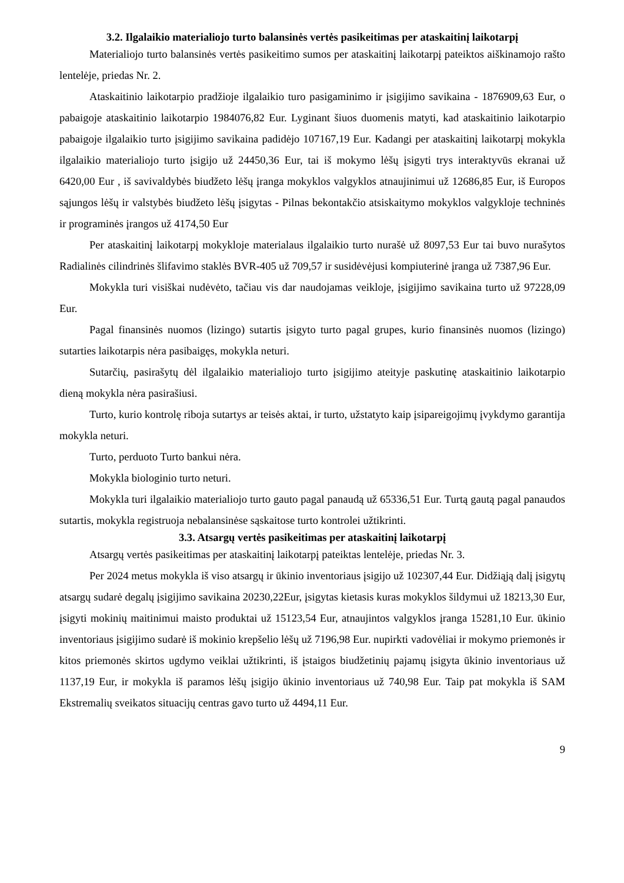3.2. Ilgalaikio materialiojo turto balansinės vertės pasikeitimas per ataskaitinį laikotarpį
Materialiojo turto balansinės vertės pasikeitimo sumos per ataskaitinį laikotarpį pateiktos aiškinamojo rašto lentelėje, priedas Nr. 2.
Ataskaitinio laikotarpio pradžioje ilgalaikio turo pasigaminimo ir įsigijimo savikaina - 1876909,63 Eur, o pabaigoje ataskaitinio laikotarpio 1984076,82 Eur. Lyginant šiuos duomenis matyti, kad ataskaitinio laikotarpio pabaigoje ilgalaikio turto įsigijimo savikaina padidėjo 107167,19 Eur. Kadangi per ataskaitinį laikotarpį mokykla ilgalaikio materialiojo turto įsigijo už 24450,36 Eur, tai iš mokymo lėšų įsigyti trys interaktyvūs ekranai už 6420,00 Eur , iš savivaldybės biudžeto lėšų įranga mokyklos valgyklos atnaujinimui už 12686,85 Eur, iš Europos sąjungos lėšų ir valstybės biudžeto lėšų įsigytas - Pilnas bekontakčio atsiskaitymo mokyklos valgykloje techninės ir programinės įrangos už 4174,50 Eur
Per ataskaitinį laikotarpį mokykloje materialaus ilgalaikio turto nurašė už 8097,53 Eur tai buvo nurašytos Radialinės cilindrinės šlifavimo staklės BVR-405 už 709,57 ir susidėvėjusi kompiuterinė įranga už 7387,96 Eur.
Mokykla turi visiškai nudėvėto, tačiau vis dar naudojamas veikloje, įsigijimo savikaina turto už 97228,09 Eur.
Pagal finansinės nuomos (lizingo) sutartis įsigyto turto pagal grupes, kurio finansinės nuomos (lizingo) sutarties laikotarpis nėra pasibaigęs, mokykla neturi.
Sutarčių, pasirašytų dėl ilgalaikio materialiojo turto įsigijimo ateityje paskutinę ataskaitinio laikotarpio dieną mokykla nėra pasirašiusi.
Turto, kurio kontrolę riboja sutartys ar teisės aktai, ir turto, užstatyto kaip įsipareigojimų įvykdymo garantija mokykla neturi.
Turto, perduoto Turto bankui nėra.
Mokykla biologinio turto neturi.
Mokykla turi ilgalaikio materialiojo turto gauto pagal panaudą už 65336,51 Eur. Turtą gautą pagal panaudos sutartis, mokykla registruoja nebalansinėse sąskaitose turto kontrolei užtikrinti.
3.3. Atsargų vertės pasikeitimas per ataskaitinį laikotarpį
Atsargų vertės pasikeitimas per ataskaitinį laikotarpį pateiktas lentelėje, priedas Nr. 3.
Per 2024 metus mokykla iš viso atsargų ir ūkinio inventoriaus įsigijo už 102307,44 Eur. Didžiąją dalį įsigytų atsargų sudarė degalų įsigijimo savikaina 20230,22Eur, įsigytas kietasis kuras mokyklos šildymui už 18213,30 Eur, įsigyti mokinių maitinimui maisto produktai už 15123,54 Eur, atnaujintos valgyklos įranga 15281,10 Eur. ūkinio inventoriaus įsigijimo sudarė iš mokinio krepšelio lėšų už 7196,98 Eur. nupirkti vadovėliai ir mokymo priemonės ir kitos priemonės skirtos ugdymo veiklai užtikrinti, iš įstaigos biudžetinių pajamų įsigyta ūkinio inventoriaus už 1137,19 Eur, ir mokykla iš paramos lėšų įsigijo ūkinio inventoriaus už 740,98 Eur. Taip pat mokykla iš SAM Ekstremalių sveikatos situacijų centras gavo turto už 4494,11 Eur.
9